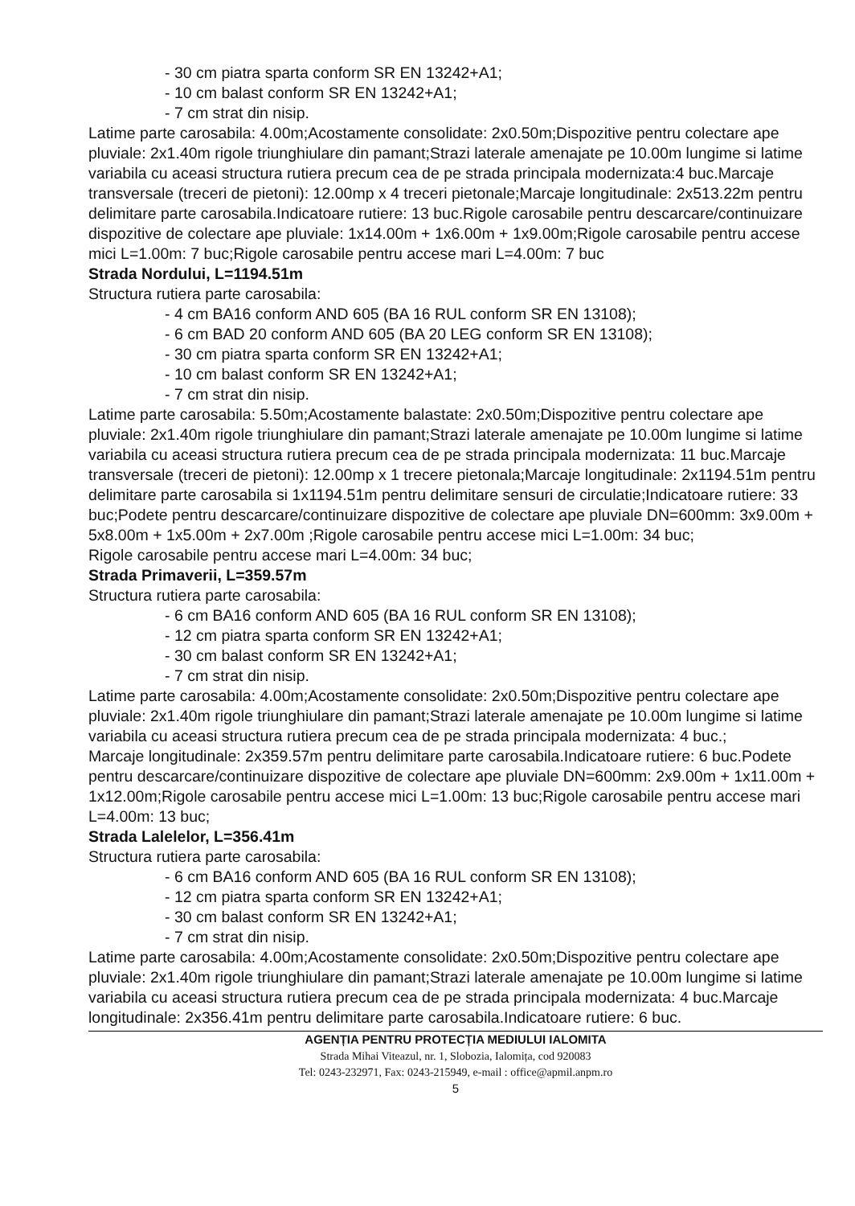- 30 cm piatra sparta conform SR EN 13242+A1;
- 10 cm balast conform SR EN 13242+A1;
- 7 cm strat din nisip.
Latime parte carosabila: 4.00m;Acostamente consolidate: 2x0.50m;Dispozitive pentru colectare ape pluviale: 2x1.40m rigole triunghiulare din pamant;Strazi laterale amenajate pe 10.00m lungime si latime variabila cu aceasi structura rutiera precum cea de pe strada principala modernizata:4 buc.Marcaje transversale (treceri de pietoni): 12.00mp x 4 treceri pietonale;Marcaje longitudinale: 2x513.22m pentru delimitare parte carosabila.Indicatoare rutiere: 13 buc.Rigole carosabile pentru descarcare/continuizare dispozitive de colectare ape pluviale: 1x14.00m + 1x6.00m + 1x9.00m;Rigole carosabile pentru accese mici L=1.00m: 7 buc;Rigole carosabile pentru accese mari L=4.00m: 7 buc
Strada Nordului, L=1194.51m
Structura rutiera parte carosabila:
- 4 cm BA16 conform AND 605 (BA 16 RUL conform SR EN 13108);
- 6 cm BAD 20 conform AND 605 (BA 20 LEG conform SR EN 13108);
- 30 cm piatra sparta conform SR EN 13242+A1;
- 10 cm balast conform SR EN 13242+A1;
- 7 cm strat din nisip.
Latime parte carosabila: 5.50m;Acostamente balastate: 2x0.50m;Dispozitive pentru colectare ape pluviale: 2x1.40m rigole triunghiulare din pamant;Strazi laterale amenajate pe 10.00m lungime si latime variabila cu aceasi structura rutiera precum cea de pe strada principala modernizata: 11 buc.Marcaje transversale (treceri de pietoni): 12.00mp x 1 trecere pietonala;Marcaje longitudinale: 2x1194.51m pentru delimitare parte carosabila si 1x1194.51m pentru delimitare sensuri de circulatie;Indicatoare rutiere: 33 buc;Podete pentru descarcare/continuizare dispozitive de colectare ape pluviale DN=600mm: 3x9.00m + 5x8.00m + 1x5.00m + 2x7.00m ;Rigole carosabile pentru accese mici L=1.00m: 34 buc;
Rigole carosabile pentru accese mari L=4.00m: 34 buc;
Strada Primaverii, L=359.57m
Structura rutiera parte carosabila:
- 6 cm BA16 conform AND 605 (BA 16 RUL conform SR EN 13108);
- 12 cm piatra sparta conform SR EN 13242+A1;
- 30 cm balast conform SR EN 13242+A1;
- 7 cm strat din nisip.
Latime parte carosabila: 4.00m;Acostamente consolidate: 2x0.50m;Dispozitive pentru colectare ape pluviale: 2x1.40m rigole triunghiulare din pamant;Strazi laterale amenajate pe 10.00m lungime si latime variabila cu aceasi structura rutiera precum cea de pe strada principala modernizata: 4 buc.;
Marcaje longitudinale: 2x359.57m pentru delimitare parte carosabila.Indicatoare rutiere: 6 buc.Podete pentru descarcare/continuizare dispozitive de colectare ape pluviale DN=600mm: 2x9.00m + 1x11.00m + 1x12.00m;Rigole carosabile pentru accese mici L=1.00m: 13 buc;Rigole carosabile pentru accese mari L=4.00m: 13 buc;
Strada Lalelelor, L=356.41m
Structura rutiera parte carosabila:
- 6 cm BA16 conform AND 605 (BA 16 RUL conform SR EN 13108);
- 12 cm piatra sparta conform SR EN 13242+A1;
- 30 cm balast conform SR EN 13242+A1;
- 7 cm strat din nisip.
Latime parte carosabila: 4.00m;Acostamente consolidate: 2x0.50m;Dispozitive pentru colectare ape pluviale: 2x1.40m rigole triunghiulare din pamant;Strazi laterale amenajate pe 10.00m lungime si latime variabila cu aceasi structura rutiera precum cea de pe strada principala modernizata: 4 buc.Marcaje longitudinale: 2x356.41m pentru delimitare parte carosabila.Indicatoare rutiere: 6 buc.
AGENȚIA PENTRU PROTECȚIA MEDIULUI IALOMITA
Strada Mihai Viteazul, nr. 1, Slobozia, Ialomița, cod 920083
Tel: 0243-232971, Fax: 0243-215949, e-mail : office@apmil.anpm.ro
5